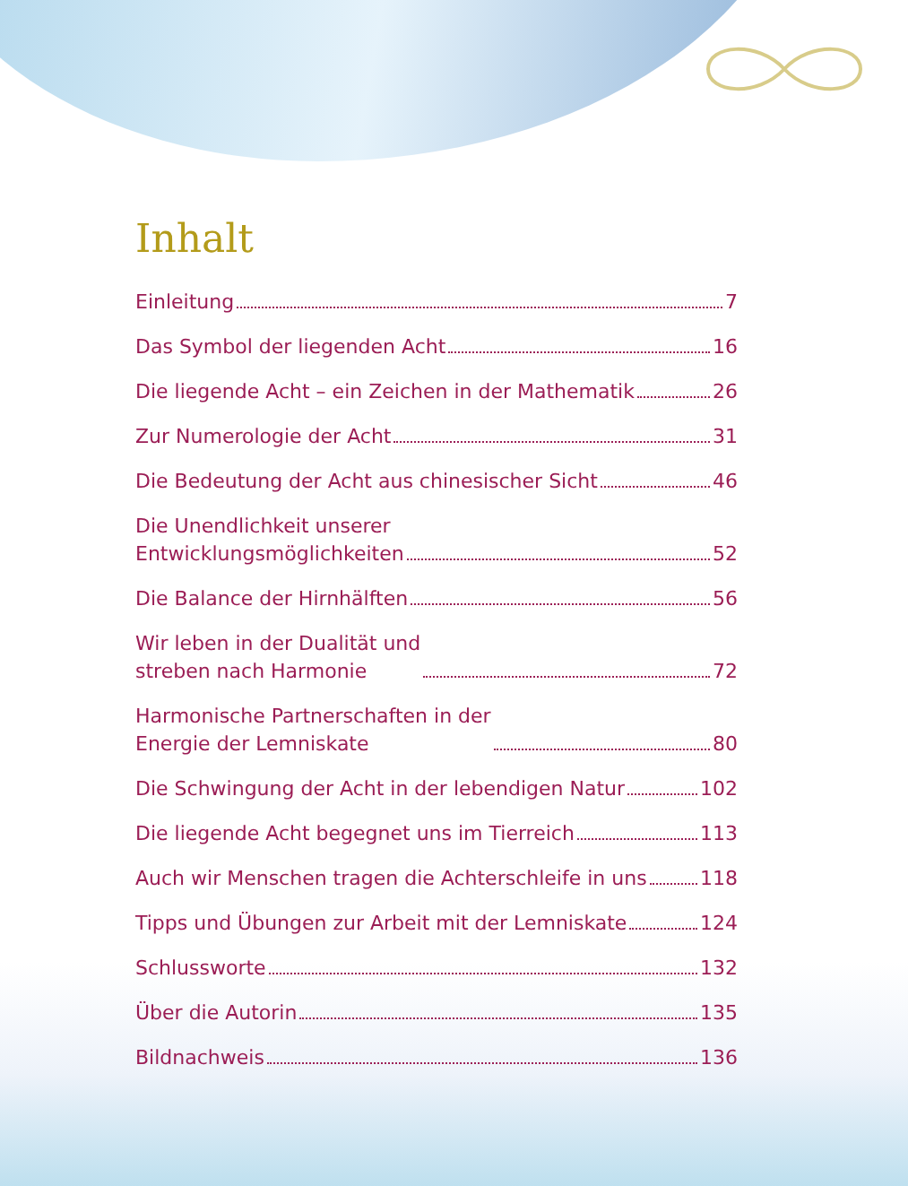Inhalt
Einleitung 7
Das Symbol der liegenden Acht 16
Die liegende Acht – ein Zeichen in der Mathematik 26
Zur Numerologie der Acht 31
Die Bedeutung der Acht aus chinesischer Sicht 46
Die Unendlichkeit unserer
Entwicklungsmöglichkeiten 52
Die Balance der Hirnhälften 56
Wir leben in der Dualität und
streben nach Harmonie 72
Harmonische Partnerschaften in der
Energie der Lemniskate 80
Die Schwingung der Acht in der lebendigen Natur 102
Die liegende Acht begegnet uns im Tierreich 113
Auch wir Menschen tragen die Achterschleife in uns 118
Tipps und Übungen zur Arbeit mit der Lemniskate 124
Schlussworte 132
Über die Autorin 135
Bildnachweis 136